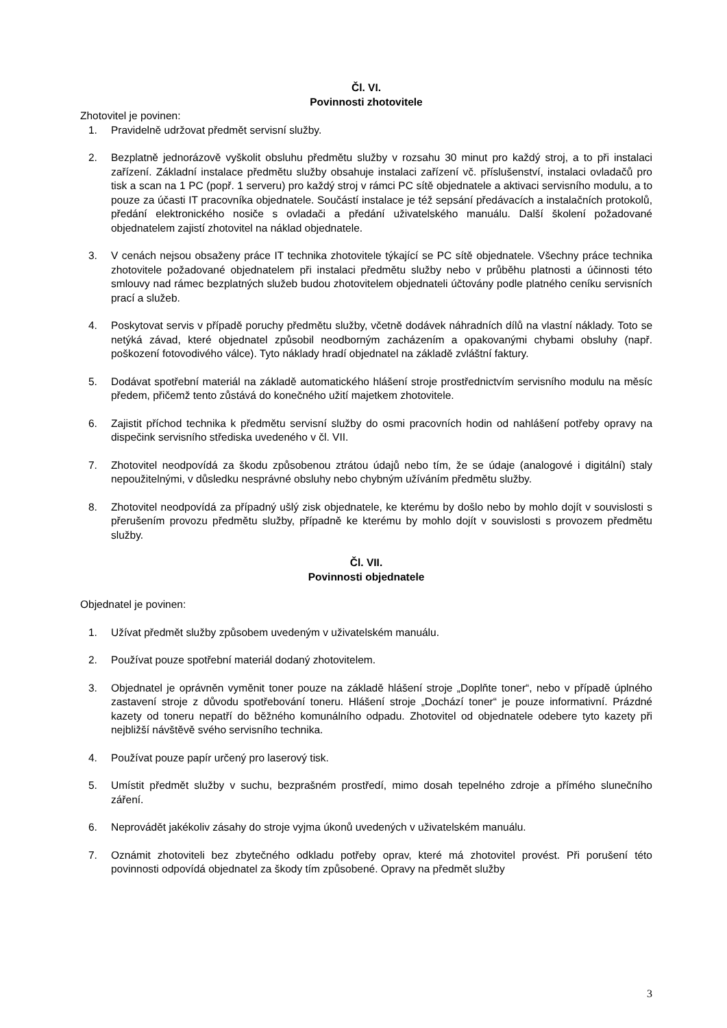Čl. VI.
Povinnosti zhotovitele
Zhotovitel je povinen:
1. Pravidelně udržovat předmět servisní služby.
2. Bezplatně jednorázově vyškolit obsluhu předmětu služby v rozsahu 30 minut pro každý stroj, a to při instalaci zařízení. Základní instalace předmětu služby obsahuje instalaci zařízení vč. příslušenství, instalaci ovladačů pro tisk a scan na 1 PC (popř. 1 serveru) pro každý stroj v rámci PC sítě objednatele a aktivaci servisního modulu, a to pouze za účasti IT pracovníka objednatele. Součástí instalace je též sepsání předávacích a instalačních protokolů, předání elektronického nosiče s ovladači a předání uživatelského manuálu. Další školení požadované objednatelem zajistí zhotovitel na náklad objednatele.
3. V cenách nejsou obsaženy práce IT technika zhotovitele týkající se PC sítě objednatele. Všechny práce technika zhotovitele požadované objednatelem při instalaci předmětu služby nebo v průběhu platnosti a účinnosti této smlouvy nad rámec bezplatných služeb budou zhotovitelem objednateli účtovány podle platného ceníku servisních prací a služeb.
4. Poskytovat servis v případě poruchy předmětu služby, včetně dodávek náhradních dílů na vlastní náklady. Toto se netýká závad, které objednatel způsobil neodborným zacházením a opakovanými chybami obsluhy (např. poškození fotovodivého válce). Tyto náklady hradí objednatel na základě zvláštní faktury.
5. Dodávat spotřební materiál na základě automatického hlášení stroje prostřednictvím servisního modulu na měsíc předem, přičemž tento zůstává do konečného užití majetkem zhotovitele.
6. Zajistit příchod technika k předmětu servisní služby do osmi pracovních hodin od nahlášení potřeby opravy na dispečink servisního střediska uvedeného v čl. VII.
7. Zhotovitel neodpovídá za škodu způsobenou ztrátou údajů nebo tím, že se údaje (analogové i digitální) staly nepoužitelnými, v důsledku nesprávné obsluhy nebo chybným užíváním předmětu služby.
8. Zhotovitel neodpovídá za případný ušlý zisk objednatele, ke kterému by došlo nebo by mohlo dojít v souvislosti s přerušením provozu předmětu služby, případně ke kterému by mohlo dojít v souvislosti s provozem předmětu služby.
Čl. VII.
Povinnosti objednatele
Objednatel je povinen:
1. Užívat předmět služby způsobem uvedeným v uživatelském manuálu.
2. Používat pouze spotřební materiál dodaný zhotovitelem.
3. Objednatel je oprávněn vyměnit toner pouze na základě hlášení stroje „Doplňte toner“, nebo v případě úplného zastavení stroje z důvodu spotřebování toneru. Hlášení stroje „Dochází toner“ je pouze informativní. Prázdné kazety od toneru nepatří do běžného komunálního odpadu. Zhotovitel od objednatele odebere tyto kazety při nejbližší návštěvě svého servisního technika.
4. Používat pouze papír určený pro laserový tisk.
5. Umístit předmět služby v suchu, bezprašném prostředí, mimo dosah tepelného zdroje a přímého slunečního záření.
6. Neprovádět jakékoliv zásahy do stroje vyjma úkonů uvedených v uživatelském manuálu.
7. Oznámit zhotoviteli bez zbytečného odkladu potřeby oprav, které má zhotovitel provést. Při porušení této povinnosti odpovídá objednatel za škody tím způsobené. Opravy na předmět služby
3